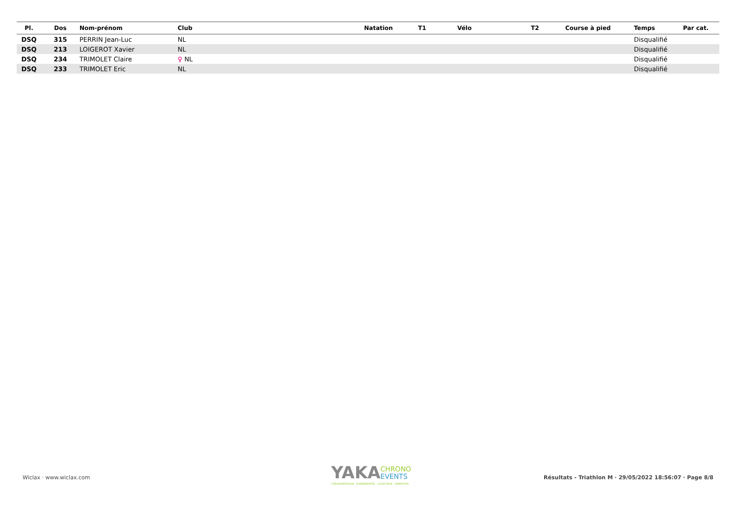| Pl. | Dos | Nom-prénom | Club | Natation | T1 | Vélo | T2 | Course à pied | Temps | Par cat. |
| --- | --- | --- | --- | --- | --- | --- | --- | --- | --- | --- |
| DSQ | 315 | PERRIN Jean-Luc | NL | | | | | | Disqualifié | |
| DSQ | 213 | LOIGEROT Xavier | NL | | | | | | Disqualifié | |
| DSQ | 234 | TRIMOLET Claire | ♀ NL | | | | | | Disqualifié | |
| DSQ | 233 | TRIMOLET Eric | NL | | | | | | Disqualifié | |
Wiclax · www.wiclax.com
YAKA
CHRONO
EVENTS
CHRONOMETRAGE · EVENEMENTIEL · LOGISTIQUE · ANIMATION
Résultats - Triathlon M · 29/05/2022 18:56:07 · Page 8/8